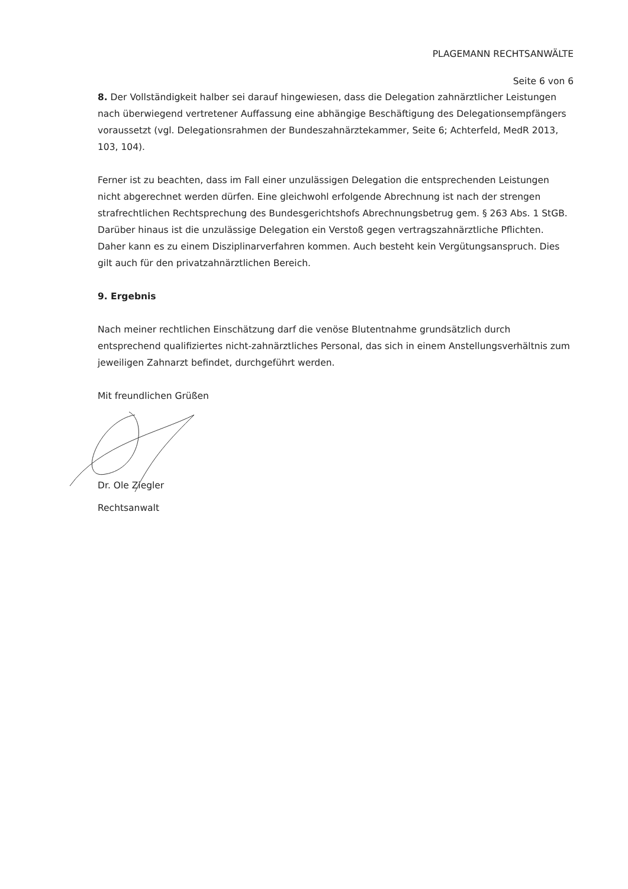PLAGEMANN RECHTSANWÄLTE
Seite 6 von 6
8. Der Vollständigkeit halber sei darauf hingewiesen, dass die Delegation zahnärztlicher Leistungen nach überwiegend vertretener Auffassung eine abhängige Beschäftigung des Delegationsempfängers voraussetzt (vgl. Delegationsrahmen der Bundeszahnärztekammer, Seite 6; Achterfeld, MedR 2013, 103, 104).
Ferner ist zu beachten, dass im Fall einer unzulässigen Delegation die entsprechenden Leistungen nicht abgerechnet werden dürfen. Eine gleichwohl erfolgende Abrechnung ist nach der strengen strafrechtlichen Rechtsprechung des Bundesgerichtshofs Abrechnungsbetrug gem. § 263 Abs. 1 StGB. Darüber hinaus ist die unzulässige Delegation ein Verstoß gegen vertragszahnärztliche Pflichten. Daher kann es zu einem Disziplinarverfahren kommen. Auch besteht kein Vergütungsanspruch. Dies gilt auch für den privatzahnärztlichen Bereich.
9. Ergebnis
Nach meiner rechtlichen Einschätzung darf die venöse Blutentnahme grundsätzlich durch entsprechend qualifiziertes nicht-zahnärztliches Personal, das sich in einem Anstellungsverhältnis zum jeweiligen Zahnarzt befindet, durchgeführt werden.
Mit freundlichen Grüßen
Dr. Ole Ziegler
Rechtsanwalt